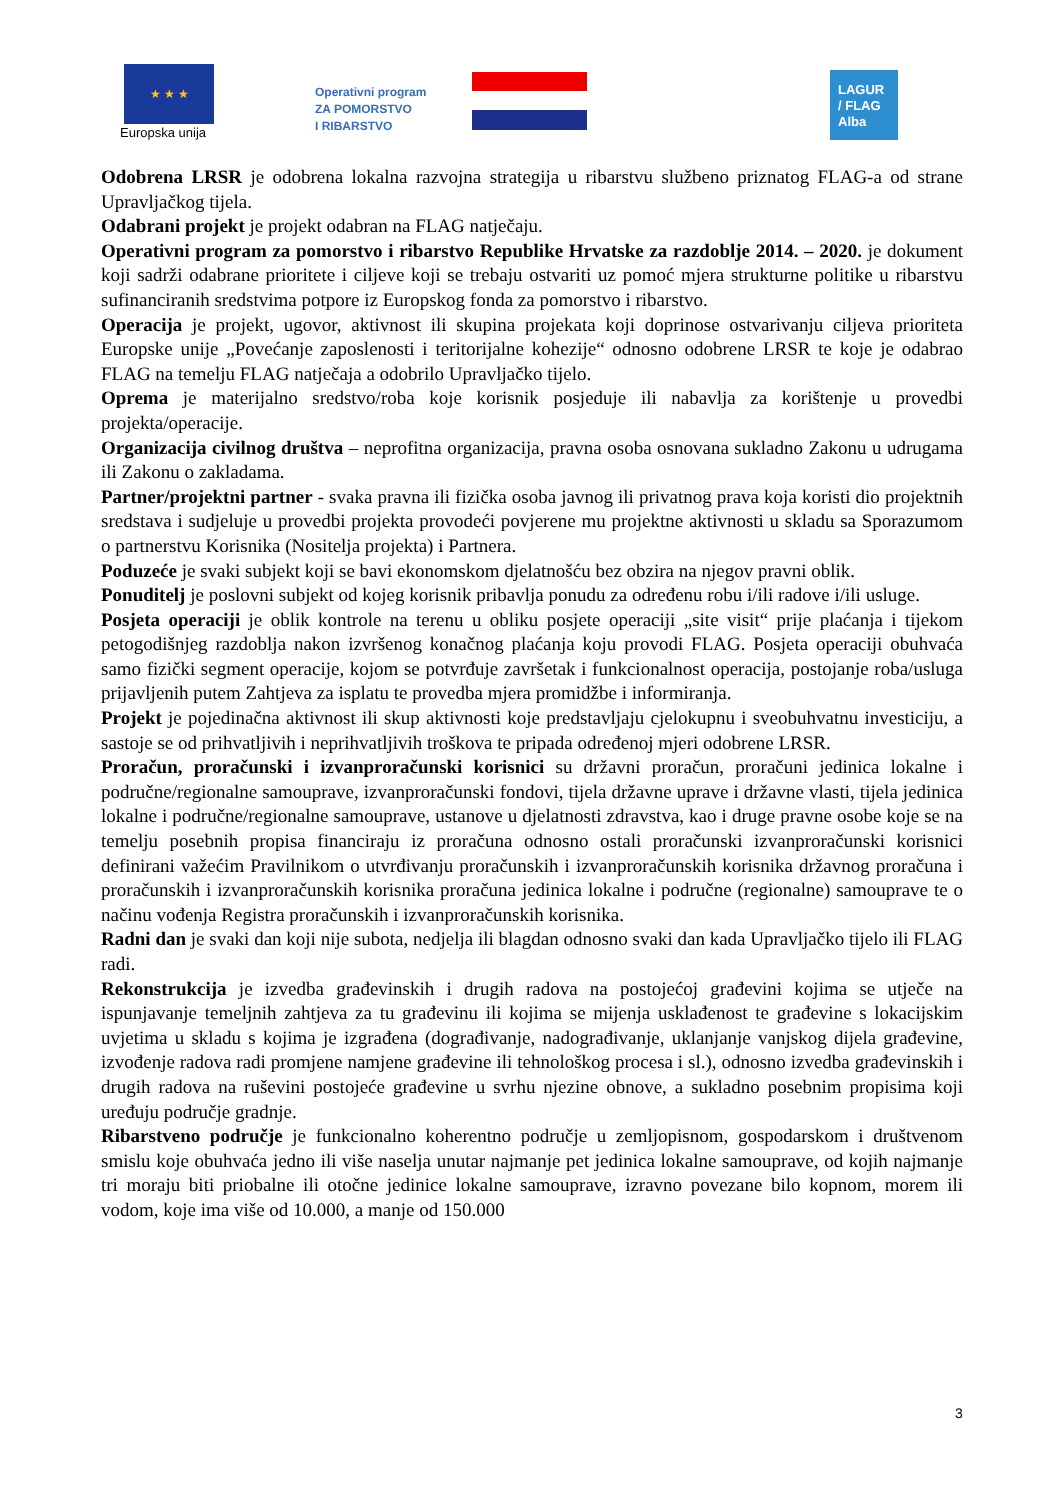★ ★ ★
Europska unija
Operativni program
ZA POMORSTVO
I RIBARSTVO
LAGUR
/ FLAG
Alba
Odobrena LRSR je odobrena lokalna razvojna strategija u ribarstvu službeno priznatog FLAG-a od strane Upravljačkog tijela.
Odabrani projekt je projekt odabran na FLAG natječaju.
Operativni program za pomorstvo i ribarstvo Republike Hrvatske za razdoblje 2014. – 2020. je dokument koji sadrži odabrane prioritete i ciljeve koji se trebaju ostvariti uz pomoć mjera strukturne politike u ribarstvu sufinanciranih sredstvima potpore iz Europskog fonda za pomorstvo i ribarstvo.
Operacija je projekt, ugovor, aktivnost ili skupina projekata koji doprinose ostvarivanju ciljeva prioriteta Europske unije „Povećanje zaposlenosti i teritorijalne kohezije“ odnosno odobrene LRSR te koje je odabrao FLAG na temelju FLAG natječaja a odobrilo Upravljačko tijelo.
Oprema je materijalno sredstvo/roba koje korisnik posjeduje ili nabavlja za korištenje u provedbi projekta/operacije.
Organizacija civilnog društva – neprofitna organizacija, pravna osoba osnovana sukladno Zakonu u udrugama ili Zakonu o zakladama.
Partner/projektni partner - svaka pravna ili fizička osoba javnog ili privatnog prava koja koristi dio projektnih sredstava i sudjeluje u provedbi projekta provodeći povjerene mu projektne aktivnosti u skladu sa Sporazumom o partnerstvu Korisnika (Nositelja projekta) i Partnera.
Poduzeće je svaki subjekt koji se bavi ekonomskom djelatnošću bez obzira na njegov pravni oblik.
Ponuditelj je poslovni subjekt od kojeg korisnik pribavlja ponudu za određenu robu i/ili radove i/ili usluge.
Posjeta operaciji je oblik kontrole na terenu u obliku posjete operaciji „site visit“ prije plaćanja i tijekom petogodišnjeg razdoblja nakon izvršenog konačnog plaćanja koju provodi FLAG. Posjeta operaciji obuhvaća samo fizički segment operacije, kojom se potvrđuje završetak i funkcionalnost operacija, postojanje roba/usluga prijavljenih putem Zahtjeva za isplatu te provedba mjera promidžbe i informiranja.
Projekt je pojedinačna aktivnost ili skup aktivnosti koje predstavljaju cjelokupnu i sveobuhvatnu investiciju, a sastoje se od prihvatljivih i neprihvatljivih troškova te pripada određenoj mjeri odobrene LRSR.
Proračun, proračunski i izvanproračunski korisnici su državni proračun, proračuni jedinica lokalne i područne/regionalne samouprave, izvanproračunski fondovi, tijela državne uprave i državne vlasti, tijela jedinica lokalne i područne/regionalne samouprave, ustanove u djelatnosti zdravstva, kao i druge pravne osobe koje se na temelju posebnih propisa financiraju iz proračuna odnosno ostali proračunski izvanproračunski korisnici definirani važećim Pravilnikom o utvrđivanju proračunskih i izvanproračunskih korisnika državnog proračuna i proračunskih i izvanproračunskih korisnika proračuna jedinica lokalne i područne (regionalne) samouprave te o načinu vođenja Registra proračunskih i izvanproračunskih korisnika.
Radni dan je svaki dan koji nije subota, nedjelja ili blagdan odnosno svaki dan kada Upravljačko tijelo ili FLAG radi.
Rekonstrukcija je izvedba građevinskih i drugih radova na postojećoj građevini kojima se utječe na ispunjavanje temeljnih zahtjeva za tu građevinu ili kojima se mijenja usklađenost te građevine s lokacijskim uvjetima u skladu s kojima je izgrađena (dograđivanje, nadograđivanje, uklanjanje vanjskog dijela građevine, izvođenje radova radi promjene namjene građevine ili tehnološkog procesa i sl.), odnosno izvedba građevinskih i drugih radova na ruševini postojeće građevine u svrhu njezine obnove, a sukladno posebnim propisima koji uređuju područje gradnje.
Ribarstveno područje je funkcionalno koherentno područje u zemljopisnom, gospodarskom i društvenom smislu koje obuhvaća jedno ili više naselja unutar najmanje pet jedinica lokalne samouprave, od kojih najmanje tri moraju biti priobalne ili otočne jedinice lokalne samouprave, izravno povezane bilo kopnom, morem ili vodom, koje ima više od 10.000, a manje od 150.000
3